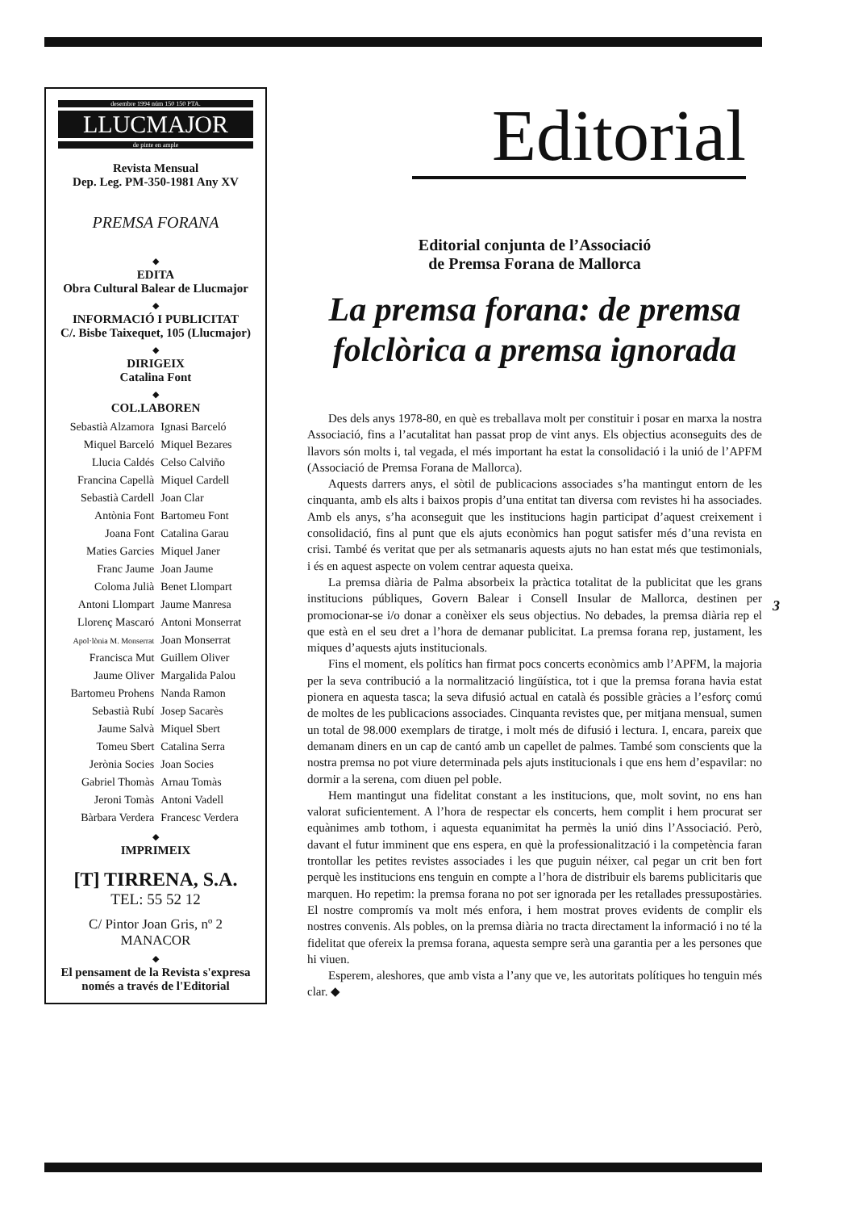desembre 1994 núm 150 150 PTA.
LLUCMAJOR
de pinte en ample
Revista Mensual
Dep. Leg. PM-350-1981 Any XV
PREMSA FORANA
◆
EDITA
Obra Cultural Balear de Llucmajor
◆
INFORMACIÓ I PUBLICITAT
C/. Bisbe Taixequet, 105 (Llucmajor)
◆
DIRIGEIX
Catalina Font
◆
COL.LABOREN
| Sebastià Alzamora | Ignasi Barceló |
| Miquel Barceló | Miquel Bezares |
| Llucia Caldés | Celso Calviño |
| Francina Capellà | Miquel Cardell |
| Sebastià Cardell | Joan Clar |
| Antònia Font | Bartomeu Font |
| Joana Font | Catalina Garau |
| Maties Garcies | Miquel Janer |
| Franc Jaume | Joan Jaume |
| Coloma Julià | Benet Llompart |
| Antoni Llompart | Jaume Manresa |
| Llorenç Mascaró | Antoni Monserrat |
| Apol·lònia M. Monserrat | Joan Monserrat |
| Francisca Mut | Guillem Oliver |
| Jaume Oliver | Margalida Palou |
| Bartomeu Prohens | Nanda Ramon |
| Sebastià Rubí | Josep Sacarès |
| Jaume Salvà | Miquel Sbert |
| Tomeu Sbert | Catalina Serra |
| Jerònia Socies | Joan Socies |
| Gabriel Thomàs | Arnau Tomàs |
| Jeroni Tomàs | Antoni Vadell |
| Bàrbara Verdera | Francesc Verdera |
◆
IMPRIMEIX
[T] TIRRENA, S.A.
TEL: 55 52 12
C/ Pintor Joan Gris, nº 2
MANACOR
◆
El pensament de la Revista s'expresa
només a través de l'Editorial
Editorial
Editorial conjunta de l’Associació
de Premsa Forana de Mallorca
La premsa forana: de premsa folclòrica a premsa ignorada
Des dels anys 1978-80, en què es treballava molt per constituir i posar en marxa la nostra Associació, fins a l’acutalitat han passat prop de vint anys. Els objectius aconseguits des de llavors són molts i, tal vegada, el més important ha estat la consolidació i la unió de l’APFM (Associació de Premsa Forana de Mallorca).
Aquests darrers anys, el sòtil de publicacions associades s’ha mantingut entorn de les cinquanta, amb els alts i baixos propis d’una entitat tan diversa com revistes hi ha associades. Amb els anys, s’ha aconseguit que les institucions hagin participat d’aquest creixement i consolidació, fins al punt que els ajuts econòmics han pogut satisfer més d’una revista en crisi. També és veritat que per als setmanaris aquests ajuts no han estat més que testimonials, i és en aquest aspecte on volem centrar aquesta queixa.
La premsa diària de Palma absorbeix la pràctica totalitat de la publicitat que les grans institucions públiques, Govern Balear i Consell Insular de Mallorca, destinen per promocionar-se i/o donar a conèixer els seus objectius. No debades, la premsa diària rep el que està en el seu dret a l’hora de demanar publicitat. La premsa forana rep, justament, les miques d’aquests ajuts institucionals.
Fins el moment, els polítics han firmat pocs concerts econòmics amb l’APFM, la majoria per la seva contribució a la normalització lingüística, tot i que la premsa forana havia estat pionera en aquesta tasca; la seva difusió actual en català és possible gràcies a l’esforç comú de moltes de les publicacions associades. Cinquanta revistes que, per mitjana mensual, sumen un total de 98.000 exemplars de tiratge, i molt més de difusió i lectura. I, encara, pareix que demanam diners en un cap de cantó amb un capellet de palmes. També som conscients que la nostra premsa no pot viure determinada pels ajuts institucionals i que ens hem d’espavilar: no dormir a la serena, com diuen pel poble.
Hem mantingut una fidelitat constant a les institucions, que, molt sovint, no ens han valorat suficientement. A l’hora de respectar els concerts, hem complit i hem procurat ser equànimes amb tothom, i aquesta equanimitat ha permès la unió dins l’Associació. Però, davant el futur imminent que ens espera, en què la professionalització i la competència faran trontollar les petites revistes associades i les que puguin néixer, cal pegar un crit ben fort perquè les institucions ens tenguin en compte a l’hora de distribuir els barems publicitaris que marquen. Ho repetim: la premsa forana no pot ser ignorada per les retallades pressupostàries. El nostre compromís va molt més enfora, i hem mostrat proves evidents de complir els nostres convenis. Als pobles, on la premsa diària no tracta directament la informació i no té la fidelitat que ofereix la premsa forana, aquesta sempre serà una garantia per a les persones que hi viuen.
Esperem, aleshores, que amb vista a l’any que ve, les autoritats polítiques ho tenguin més clar. ◆
3